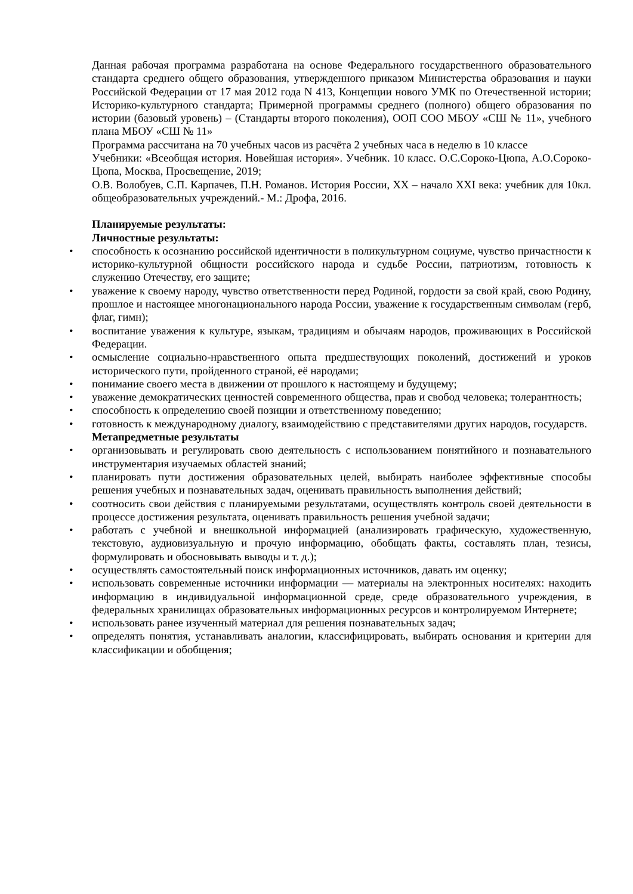Данная рабочая программа разработана на основе Федерального государственного образовательного стандарта среднего общего образования, утвержденного приказом Министерства образования и науки Российской Федерации от 17 мая 2012 года N 413, Концепции нового УМК по Отечественной истории; Историко-культурного стандарта; Примерной программы среднего (полного) общего образования по истории (базовый уровень) – (Стандарты второго поколения), ООП СОО МБОУ «СШ № 11», учебного плана МБОУ «СШ № 11»
Программа рассчитана на 70 учебных часов из расчёта 2 учебных часа в неделю в 10 классе
Учебники: «Всеобщая история. Новейшая история». Учебник. 10 класс. О.С.Сороко-Цюпа, А.О.Сороко-Цюпа, Москва, Просвещение, 2019;
О.В. Волобуев, С.П. Карпачев, П.Н. Романов. История России, XX – начало XXI века: учебник для 10кл. общеобразовательных учреждений.- М.: Дрофа, 2016.
Планируемые результаты:
Личностные результаты:
• способность к осознанию российской идентичности в поликультурном социуме, чувство причастности к историко-культурной общности российского народа и судьбе России, патриотизм, готовность к служению Отечеству, его защите;
• уважение к своему народу, чувство ответственности перед Родиной, гордости за свой край, свою Родину, прошлое и настоящее многонационального народа России, уважение к государственным символам (герб, флаг, гимн);
• воспитание уважения к культуре, языкам, традициям и обычаям народов, проживающих в Российской Федерации.
• осмысление социально-нравственного опыта предшествующих поколений, достижений и уроков исторического пути, пройденного страной, её народами;
• понимание своего места в движении от прошлого к настоящему и будущему;
• уважение демократических ценностей современного общества, прав и свобод человека; толерантность;
• способность к определению своей позиции и ответственному поведению;
• готовность к международному диалогу, взаимодействию с представителями других народов, государств.
Метапредметные результаты
• организовывать и регулировать свою деятельность с использованием понятийного и познавательного инструментария изучаемых областей знаний;
• планировать пути достижения образовательных целей, выбирать наиболее эффективные способы решения учебных и познавательных задач, оценивать правильность выполнения действий;
• соотносить свои действия с планируемыми результатами, осуществлять контроль своей деятельности в процессе достижения результата, оценивать правильность решения учебной задачи;
• работать с учебной и внешкольной информацией (анализировать графическую, художественную, текстовую, аудиовизуальную и прочую информацию, обобщать факты, составлять план, тезисы, формулировать и обосновывать выводы и т. д.);
• осуществлять самостоятельный поиск информационных источников, давать им оценку;
• использовать современные источники информации — материалы на электронных носителях: находить информацию в индивидуальной информационной среде, среде образовательного учреждения, в федеральных хранилищах образовательных информационных ресурсов и контролируемом Интернете;
• использовать ранее изученный материал для решения познавательных задач;
• определять понятия, устанавливать аналогии, классифицировать, выбирать основания и критерии для классификации и обобщения;